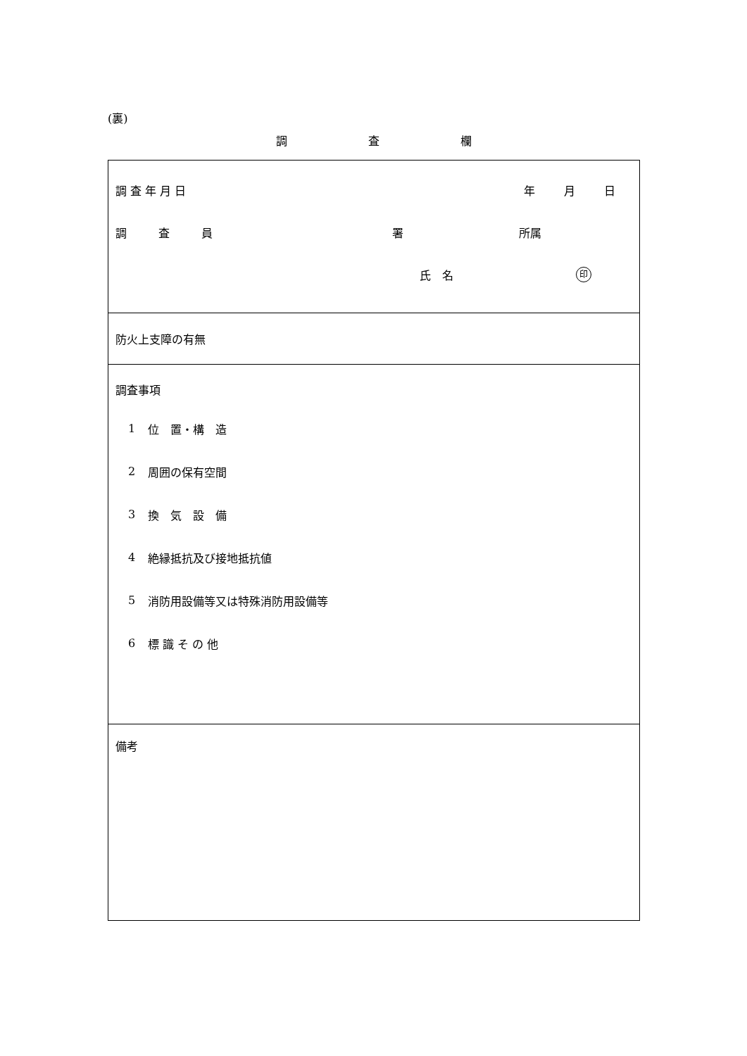(裏)
調 査 欄
| 調 査 年 月 日 年 月 日 調 査 員 署 所属 氏 名 印 |
| 防火上支障の有無 |
| 調査事項 1 位 置・構 造 2 周囲の保有空間 3 換 気 設 備 4 絶縁抵抗及び接地抵抗値 5 消防用設備等又は特殊消防用設備等 6 標 識 そ の 他 |
| 備考 |